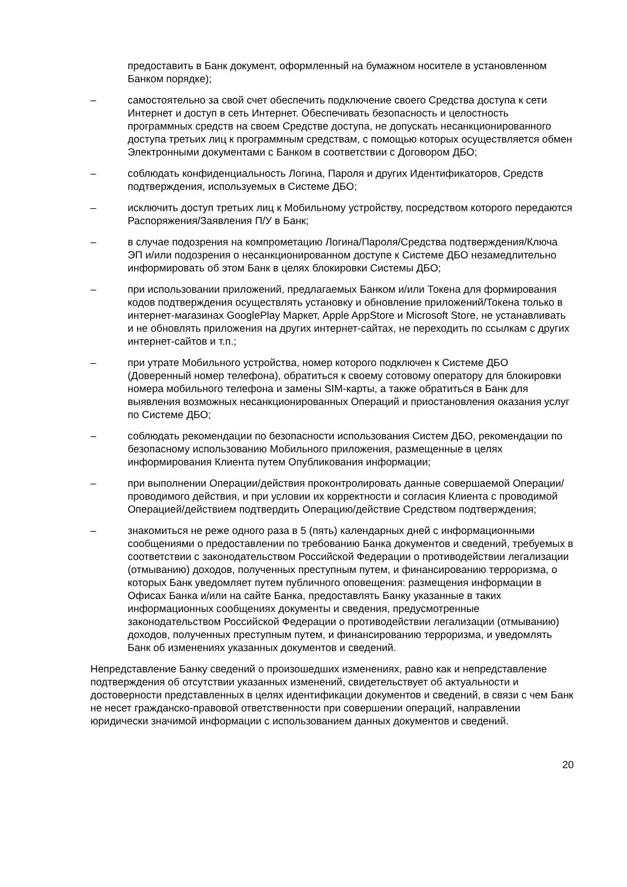предоставить в Банк документ, оформленный на бумажном носителе в установленном Банком порядке);
– самостоятельно за свой счет обеспечить подключение своего Средства доступа к сети Интернет и доступ в сеть Интернет. Обеспечивать безопасность и целостность программных средств на своем Средстве доступа, не допускать несанкционированного доступа третьих лиц к программным средствам, с помощью которых осуществляется обмен Электронными документами с Банком в соответствии с Договором ДБО;
– соблюдать конфиденциальность Логина, Пароля и других Идентификаторов, Средств подтверждения, используемых в Системе ДБО;
– исключить доступ третьих лиц к Мобильному устройству, посредством которого передаются Распоряжения/Заявления П/У в Банк;
– в случае подозрения на компрометацию Логина/Пароля/Средства подтверждения/Ключа ЭП и/или подозрения о несанкционированном доступе к Системе ДБО незамедлительно информировать об этом Банк в целях блокировки Системы ДБО;
– при использовании приложений, предлагаемых Банком и/или Токена для формирования кодов подтверждения осуществлять установку и обновление приложений/Токена только в интернет-магазинах GooglePlay Маркет, Apple AppStore и Microsoft Store, не устанавливать и не обновлять приложения на других интернет-сайтах, не переходить по ссылкам с других интернет-сайтов и т.п.;
– при утрате Мобильного устройства, номер которого подключен к Системе ДБО (Доверенный номер телефона), обратиться к своему сотовому оператору для блокировки номера мобильного телефона и замены SIM-карты, а также обратиться в Банк для выявления возможных несанкционированных Операций и приостановления оказания услуг по Системе ДБО;
– соблюдать рекомендации по безопасности использования Систем ДБО, рекомендации по безопасному использованию Мобильного приложения, размещенные в целях информирования Клиента путем Опубликования информации;
– при выполнении Операции/действия проконтролировать данные совершаемой Операции/проводимого действия, и при условии их корректности и согласия Клиента с проводимой Операцией/действием подтвердить Операцию/действие Средством подтверждения;
– знакомиться не реже одного раза в 5 (пять) календарных дней с информационными сообщениями о предоставлении по требованию Банка документов и сведений, требуемых в соответствии с законодательством Российской Федерации о противодействии легализации (отмыванию) доходов, полученных преступным путем, и финансированию терроризма, о которых Банк уведомляет путем публичного оповещения: размещения информации в Офисах Банка и/или на сайте Банка, предоставлять Банку указанные в таких информационных сообщениях документы и сведения, предусмотренные законодательством Российской Федерации о противодействии легализации (отмыванию) доходов, полученных преступным путем, и финансированию терроризма, и уведомлять Банк об изменениях указанных документов и сведений.
Непредставление Банку сведений о произошедших изменениях, равно как и непредставление подтверждения об отсутствии указанных изменений, свидетельствует об актуальности и достоверности представленных в целях идентификации документов и сведений, в связи с чем Банк не несет гражданско-правовой ответственности при совершении операций, направлении юридически значимой информации с использованием данных документов и сведений.
20